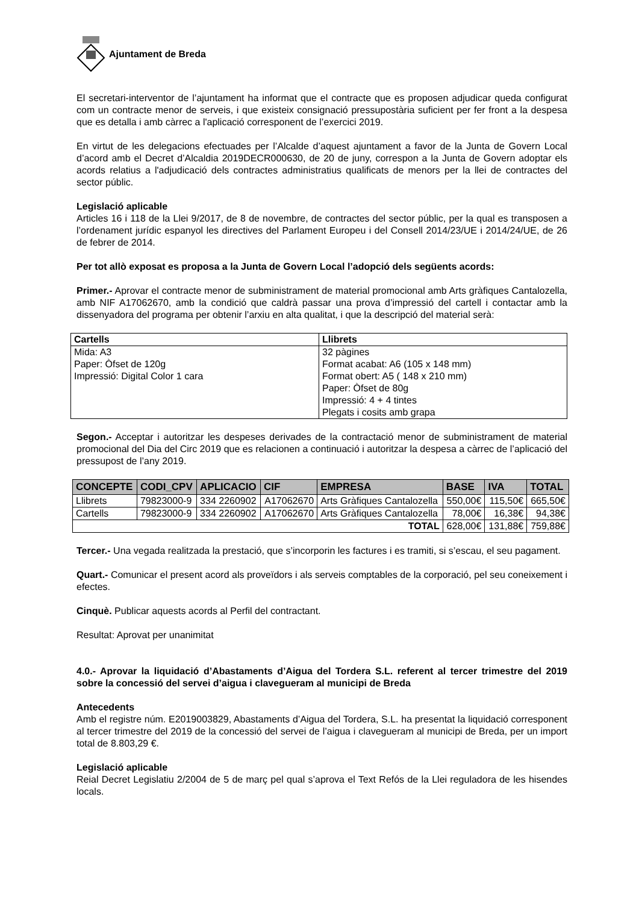Ajuntament de Breda
El secretari-interventor de l’ajuntament ha informat que el contracte que es proposen adjudicar queda configurat com un contracte menor de serveis, i que existeix consignació pressupostària suficient per fer front a la despesa que es detalla i amb càrrec a l'aplicació corresponent de l’exercici 2019.
En virtut de les delegacions efectuades per l’Alcalde d’aquest ajuntament a favor de la Junta de Govern Local d’acord amb el Decret d’Alcaldia 2019DECR000630, de 20 de juny, correspon a la Junta de Govern adoptar els acords relatius a l'adjudicació dels contractes administratius qualificats de menors per la llei de contractes del sector públic.
Legislació aplicable
Articles 16 i 118 de la Llei 9/2017, de 8 de novembre, de contractes del sector públic, per la qual es transposen a l’ordenament jurídic espanyol les directives del Parlament Europeu i del Consell 2014/23/UE i 2014/24/UE, de 26 de febrer de 2014.
Per tot allò exposat es proposa a la Junta de Govern Local l’adopció dels següents acords:
Primer.- Aprovar el contracte menor de subministrament de material promocional amb Arts gràfiques Cantalozella, amb NIF A17062670, amb la condició que caldrà passar una prova d’impressió del cartell i contactar amb la dissenyadora del programa per obtenir l’arxiu en alta qualitat, i que la descripció del material serà:
| Cartells | Llibrets |
| --- | --- |
| Mida: A3 Paper: Òfset de 120g Impressió: Digital Color 1 cara | 32 pàgines Format acabat: A6 (105 x 148 mm) Format obert: A5 ( 148 x 210 mm) Paper: Òfset de 80g Impressió: 4 + 4 tintes Plegats i cosits amb grapa |
Segon.- Acceptar i autoritzar les despeses derivades de la contractació menor de subministrament de material promocional del Dia del Circ 2019 que es relacionen a continuació i autoritzar la despesa a càrrec de l’aplicació del pressupost de l’any 2019.
| CONCEPTE | CODI_CPV | APLICACIO | CIF | EMPRESA | BASE | IVA | TOTAL |
| --- | --- | --- | --- | --- | --- | --- | --- |
| Llibrets | 79823000-9 | 334 2260902 | A17062670 | Arts Gràfiques Cantalozella | 550,00€ | 115,50€ | 665,50€ |
| Cartells | 79823000-9 | 334 2260902 | A17062670 | Arts Gràfiques Cantalozella | 78,00€ | 16,38€ | 94,38€ |
| TOTAL | | | | | 628,00€ | 131,88€ | 759,88€ |
Tercer.- Una vegada realitzada la prestació, que s’incorporin les factures i es tramiti, si s’escau, el seu pagament.
Quart.- Comunicar el present acord als proveïdors i als serveis comptables de la corporació, pel seu coneixement i efectes.
Cinquè. Publicar aquests acords al Perfil del contractant.
Resultat: Aprovat per unanimitat
4.0.- Aprovar la liquidació d’Abastaments d’Aigua del Tordera S.L. referent al tercer trimestre del 2019 sobre la concessió del servei d’aigua i clavegueram al municipi de Breda
Antecedents
Amb el registre núm. E2019003829, Abastaments d’Aigua del Tordera, S.L. ha presentat la liquidació corresponent al tercer trimestre del 2019 de la concessió del servei de l’aigua i clavegueram al municipi de Breda, per un import total de 8.803,29 €.
Legislació aplicable
Reial Decret Legislatiu 2/2004 de 5 de març pel qual s’aprova el Text Refós de la Llei reguladora de les hisendes locals.